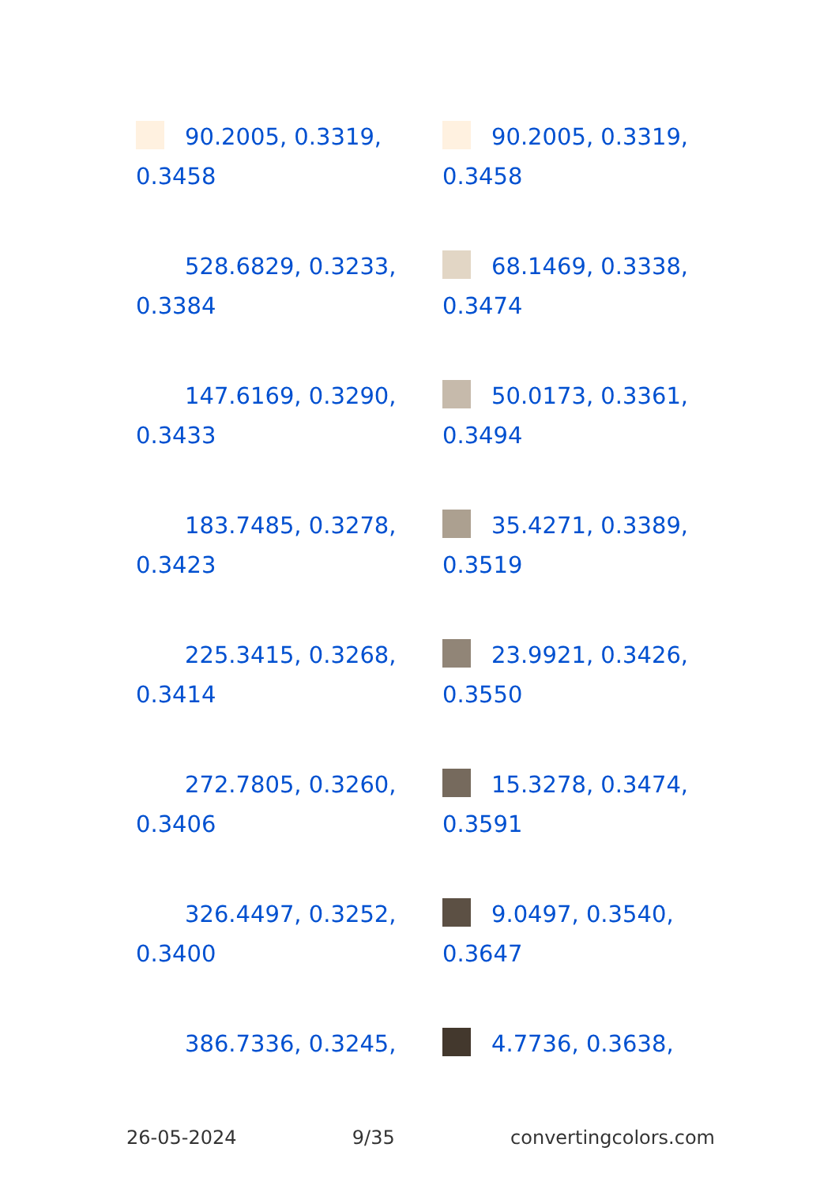90.2005, 0.3319, 0.3458
90.2005, 0.3319, 0.3458
528.6829, 0.3233, 0.3384
68.1469, 0.3338, 0.3474
147.6169, 0.3290, 0.3433
50.0173, 0.3361, 0.3494
183.7485, 0.3278, 0.3423
35.4271, 0.3389, 0.3519
225.3415, 0.3268, 0.3414
23.9921, 0.3426, 0.3550
272.7805, 0.3260, 0.3406
15.3278, 0.3474, 0.3591
326.4497, 0.3252, 0.3400
9.0497, 0.3540, 0.3647
386.7336, 0.3245,
4.7736, 0.3638,
26-05-2024 9/35 convertingcolors.com